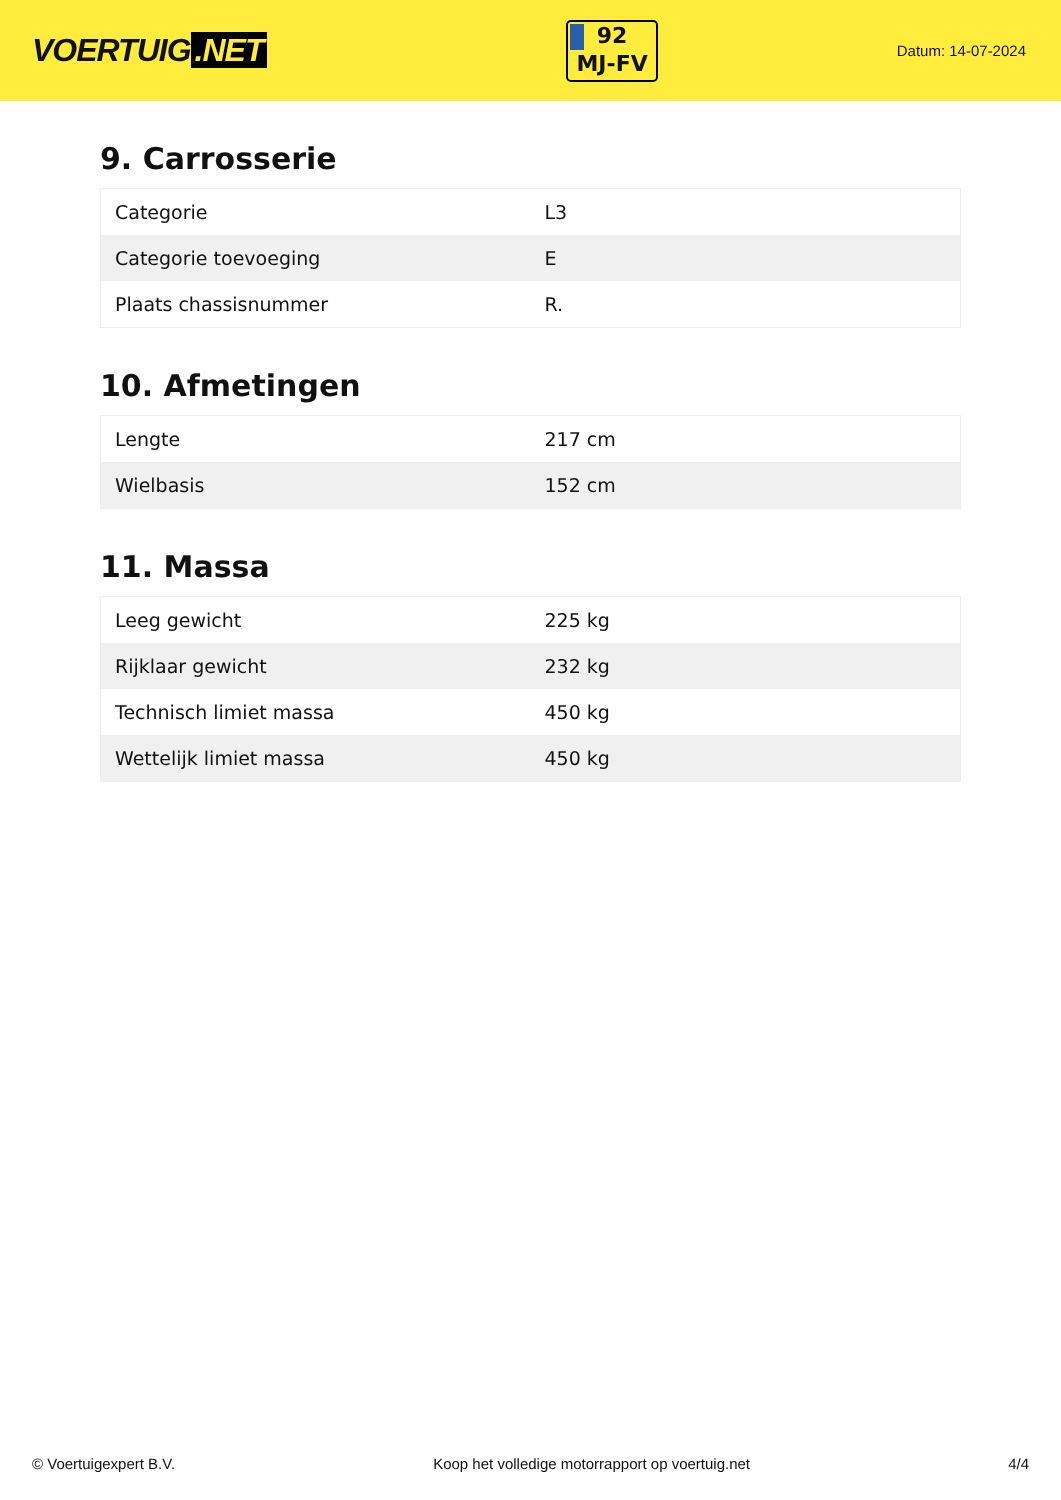VOERTUIG.NET
92
MJ-FV
Datum: 14-07-2024
9. Carrosserie
| Categorie | L3 |
| Categorie toevoeging | E |
| Plaats chassisnummer | R. |
10. Afmetingen
| Lengte | 217 cm |
| Wielbasis | 152 cm |
11. Massa
| Leeg gewicht | 225 kg |
| Rijklaar gewicht | 232 kg |
| Technisch limiet massa | 450 kg |
| Wettelijk limiet massa | 450 kg |
© Voertuigexpert B.V. Koop het volledige motorrapport op voertuig.net 4/4